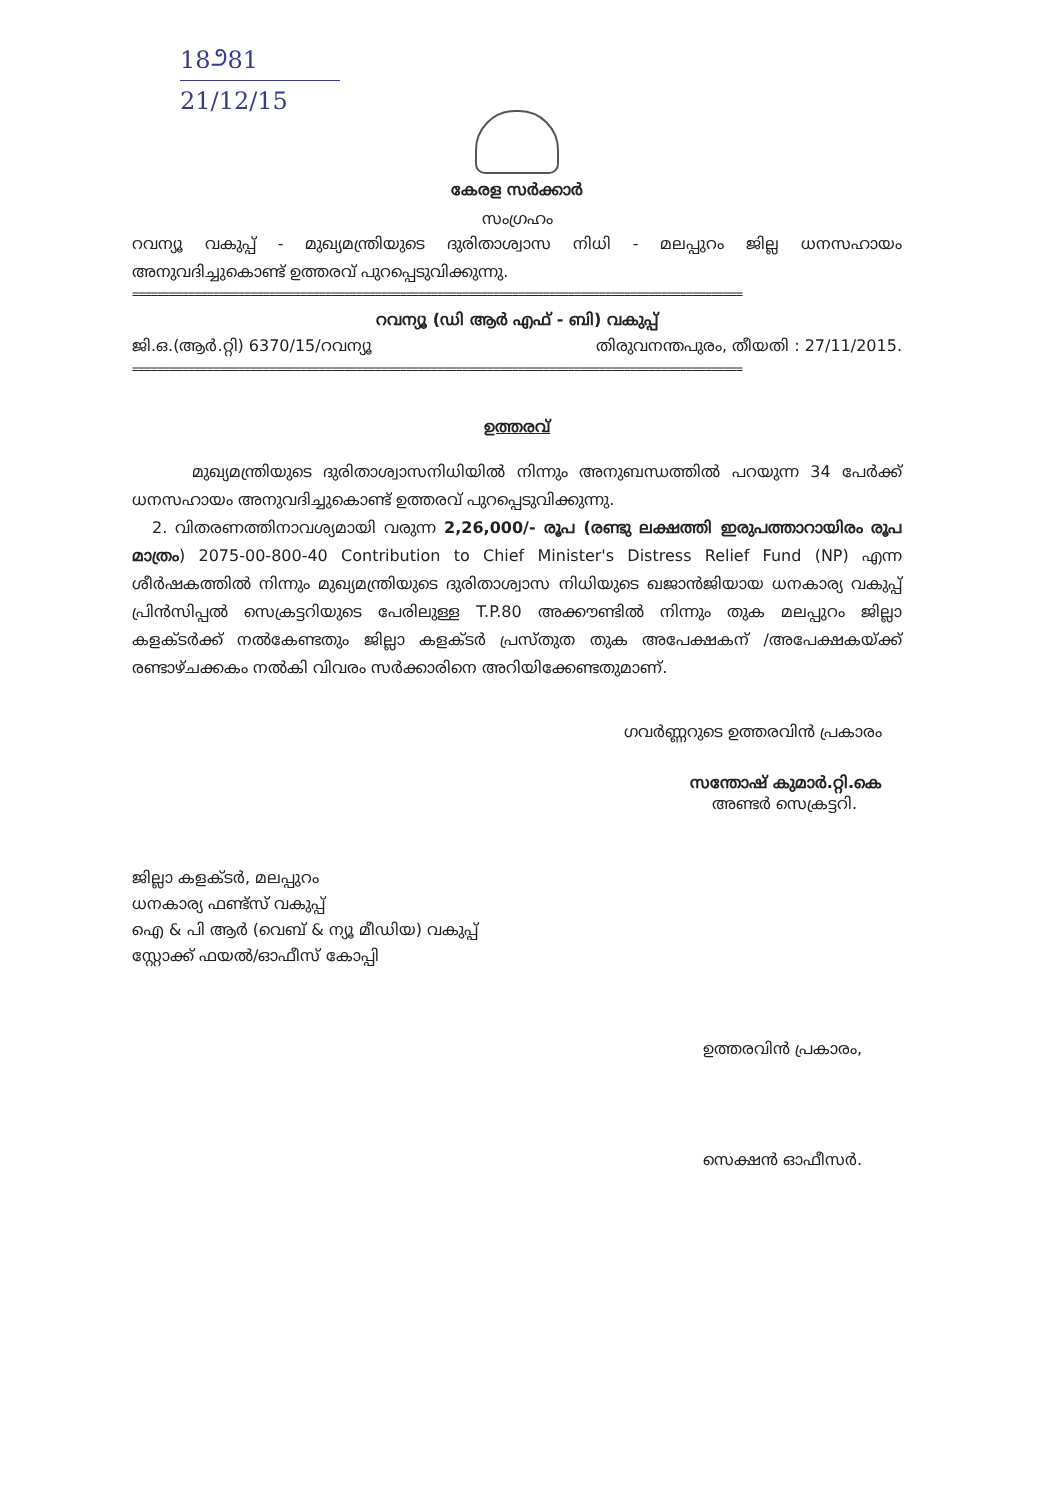18೨81
21/12/15
കേരള സർക്കാർ
സംഗ്രഹം
റവന്യൂ വകുപ്പ് - മുഖ്യമന്ത്രിയുടെ ദുരിതാശ്വാസ നിധി - മലപ്പുറം ജില്ല ധനസഹായം അനുവദിച്ചുകൊണ്ട് ഉത്തരവ് പുറപ്പെടുവിക്കുന്നു.
==================================================================================================
റവന്യൂ (ഡി ആർ എഫ് - ബി) വകുപ്പ്
ജി.ഒ.(ആർ.റ്റി) 6370/15/റവന്യൂ തിരുവനന്തപുരം, തീയതി : 27/11/2015.
==================================================================================================
ഉത്തരവ്
മുഖ്യമന്ത്രിയുടെ ദുരിതാശ്വാസനിധിയിൽ നിന്നും അനുബന്ധത്തിൽ പറയുന്ന 34 പേർക്ക് ധനസഹായം അനുവദിച്ചുകൊണ്ട് ഉത്തരവ് പുറപ്പെടുവിക്കുന്നു.
2. വിതരണത്തിനാവശ്യമായി വരുന്ന 2,26,000/- രൂപ (രണ്ടു ലക്ഷത്തി ഇരുപത്താറായിരം രൂപ മാത്രം) 2075-00-800-40 Contribution to Chief Minister's Distress Relief Fund (NP) എന്ന ശീർഷകത്തിൽ നിന്നും മുഖ്യമന്ത്രിയുടെ ദുരിതാശ്വാസ നിധിയുടെ ഖജാൻജിയായ ധനകാര്യ വകുപ്പ് പ്രിൻസിപ്പൽ സെക്രട്ടറിയുടെ പേരിലുള്ള T.P.80 അക്കൗണ്ടിൽ നിന്നും തുക മലപ്പുറം ജില്ലാ കളക്ടർക്ക് നൽകേണ്ടതും ജില്ലാ കളക്ടർ പ്രസ്തുത തുക അപേക്ഷകന് /അപേക്ഷകയ്ക്ക് രണ്ടാഴ്ചക്കകം നൽകി വിവരം സർക്കാരിനെ അറിയിക്കേണ്ടതുമാണ്.
ഗവർണ്ണറുടെ ഉത്തരവിൻ പ്രകാരം
സന്തോഷ് കുമാർ.റ്റി.കെ
അണ്ടർ സെക്രട്ടറി.
ജില്ലാ കളക്ടർ, മലപ്പുറം
ധനകാര്യ ഫണ്ട്സ് വകുപ്പ്
ഐ & പി ആർ (വെബ് & ന്യൂ മീഡിയ) വകുപ്പ്
സ്റ്റോക്ക് ഫയൽ/ഓഫീസ് കോപ്പി
ഉത്തരവിൻ പ്രകാരം,
സെക്ഷൻ ഓഫീസർ.